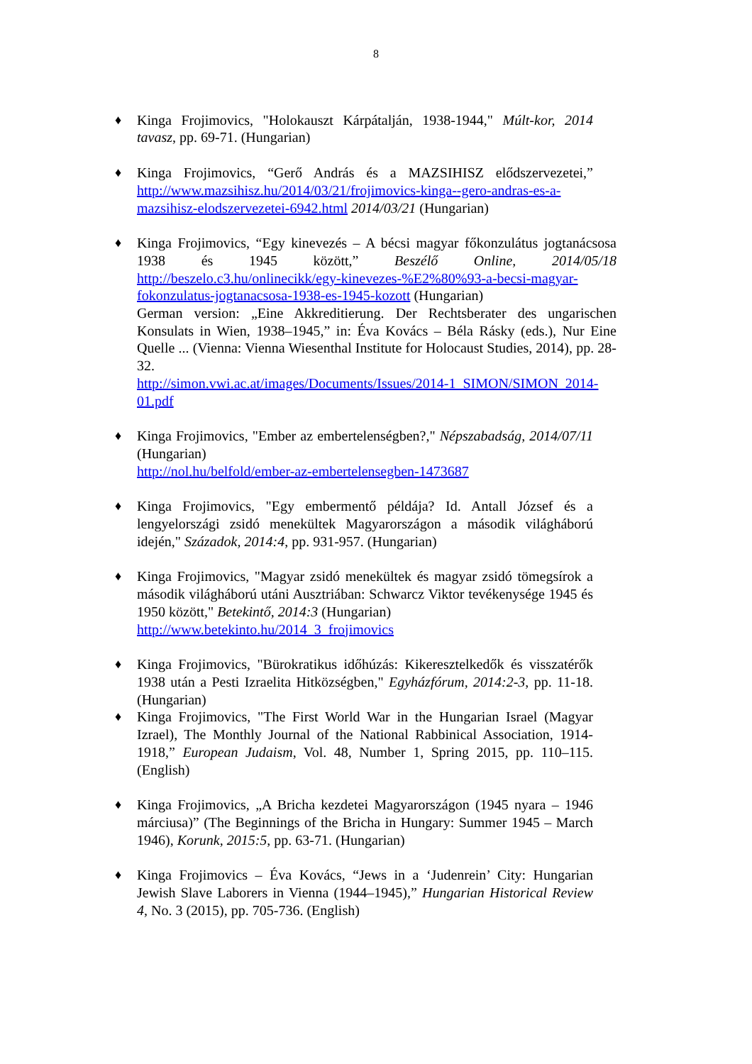8
♦ Kinga Frojimovics, "Holokauszt Kárpátalján, 1938-1944," Múlt-kor, 2014 tavasz, pp. 69-71. (Hungarian)
♦ Kinga Frojimovics, “Gerő András és a MAZSIHISZ elődszervezetei,” http://www.mazsihisz.hu/2014/03/21/frojimovics-kinga--gero-andras-es-a-mazsihisz-elodszervezetei-6942.html 2014/03/21 (Hungarian)
♦ Kinga Frojimovics, “Egy kinevezés – A bécsi magyar főkonzulátus jogtanácsosa 1938 és 1945 között,” Beszélő Online, 2014/05/18 http://beszelo.c3.hu/onlinecikk/egy-kinevezes-%E2%80%93-a-becsi-magyar-fokonzulatus-jogtanacsosa-1938-es-1945-kozott (Hungarian)
German version: „Eine Akkreditierung. Der Rechtsberater des ungarischen Konsulats in Wien, 1938–1945,” in: Éva Kovács – Béla Rásky (eds.), Nur Eine Quelle ... (Vienna: Vienna Wiesenthal Institute for Holocaust Studies, 2014), pp. 28-32.
http://simon.vwi.ac.at/images/Documents/Issues/2014-1_SIMON/SIMON_2014-01.pdf
♦ Kinga Frojimovics, "Ember az embertelenségben?," Népszabadság, 2014/07/11 (Hungarian)
http://nol.hu/belfold/ember-az-embertelensegben-1473687
♦ Kinga Frojimovics, "Egy embermentő példája? Id. Antall József és a lengyelországi zsidó menekültek Magyarországon a második világháború idején," Századok, 2014:4, pp. 931-957. (Hungarian)
♦ Kinga Frojimovics, "Magyar zsidó menekültek és magyar zsidó tömegsírok a második világháború utáni Ausztriában: Schwarcz Viktor tevékenysége 1945 és 1950 között," Betekintő, 2014:3 (Hungarian)
http://www.betekinto.hu/2014_3_frojimovics
♦ Kinga Frojimovics, "Bürokratikus időhúzás: Kikeresztelkedők és visszatérők 1938 után a Pesti Izraelita Hitközségben," Egyházfórum, 2014:2-3, pp. 11-18. (Hungarian)
♦ Kinga Frojimovics, "The First World War in the Hungarian Israel (Magyar Izrael), The Monthly Journal of the National Rabbinical Association, 1914-1918,” European Judaism, Vol. 48, Number 1, Spring 2015, pp. 110–115. (English)
♦ Kinga Frojimovics, „A Bricha kezdetei Magyarországon (1945 nyara – 1946 márciusa)” (The Beginnings of the Bricha in Hungary: Summer 1945 – March 1946), Korunk, 2015:5, pp. 63-71. (Hungarian)
♦ Kinga Frojimovics – Éva Kovács, “Jews in a ‘Judenrein’ City: Hungarian Jewish Slave Laborers in Vienna (1944–1945),” Hungarian Historical Review 4, No. 3 (2015), pp. 705-736. (English)